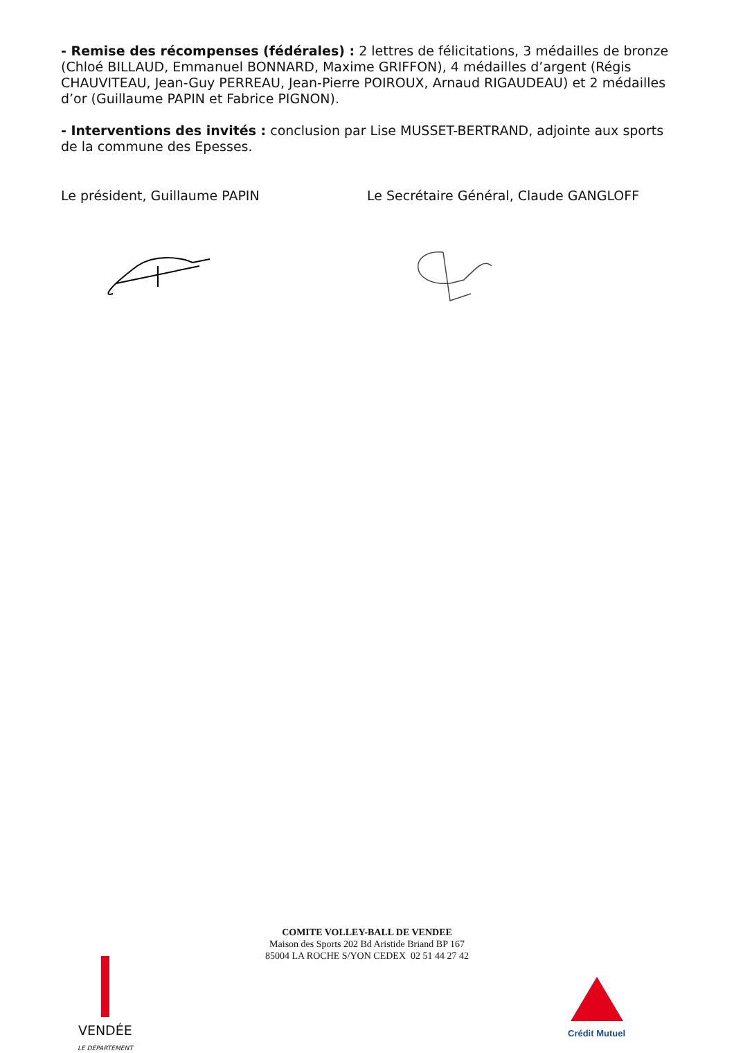- Remise des récompenses (fédérales) : 2 lettres de félicitations, 3 médailles de bronze (Chloé BILLAUD, Emmanuel BONNARD, Maxime GRIFFON), 4 médailles d’argent (Régis CHAUVITEAU, Jean-Guy PERREAU, Jean-Pierre POIROUX, Arnaud RIGAUDEAU) et 2 médailles d’or (Guillaume PAPIN et Fabrice PIGNON).
- Interventions des invités : conclusion par Lise MUSSET-BERTRAND, adjointe aux sports de la commune des Epesses.
Le président, Guillaume PAPIN Le Secrétaire Général, Claude GANGLOFF
COMITE VOLLEY-BALL DE VENDEE
Maison des Sports 202 Bd Aristide Briand BP 167
85004 LA ROCHE S/YON CEDEX 02 51 44 27 42
VENDÉE
LE DÉPARTEMENT
Crédit Mutuel